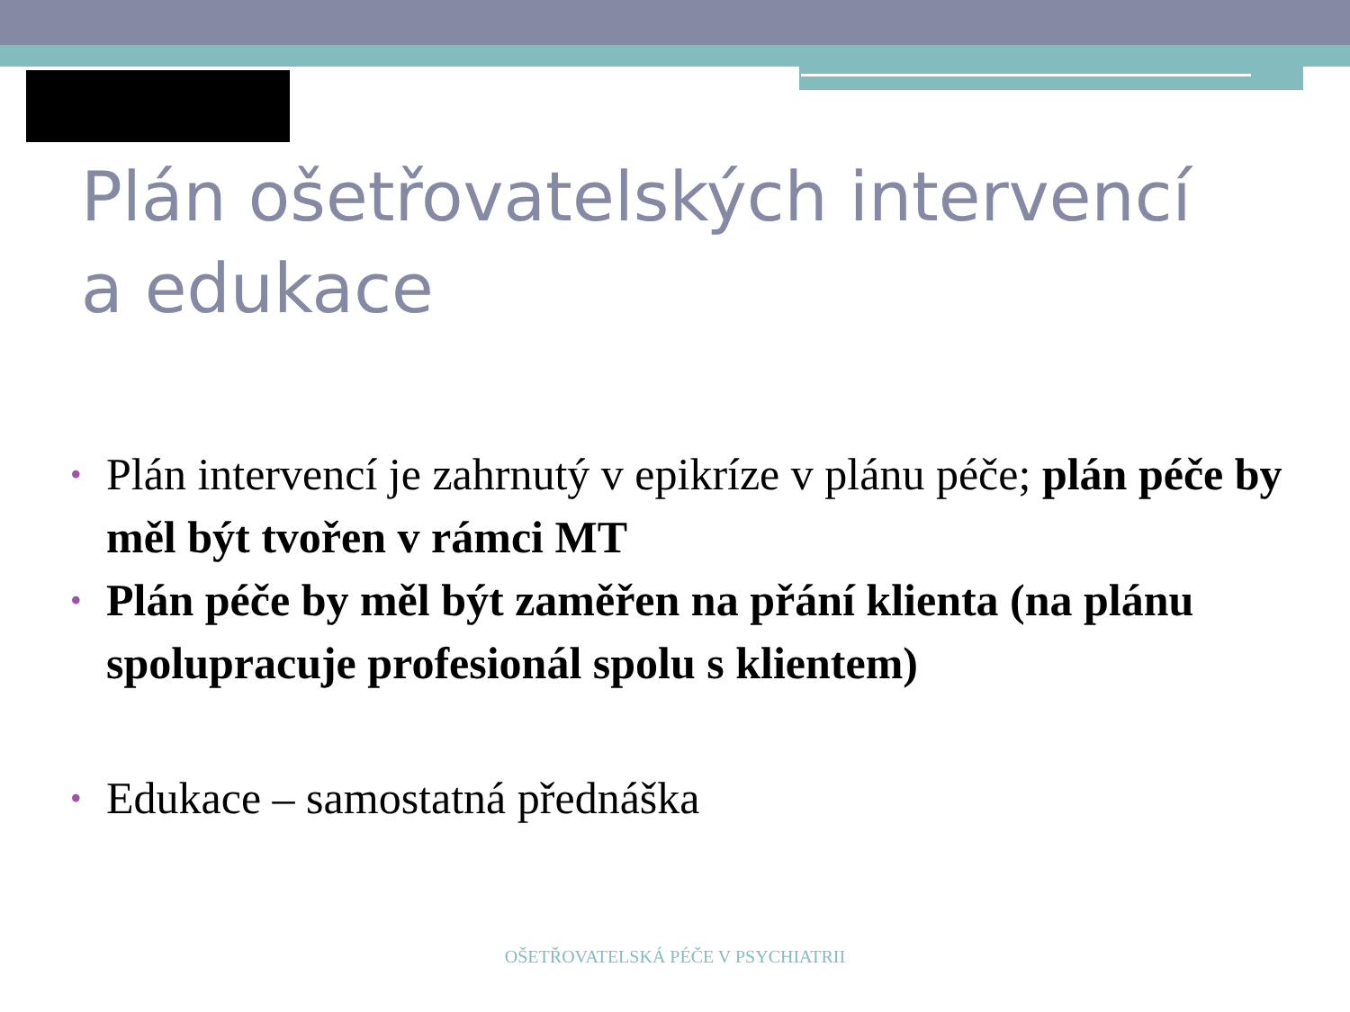Plán ošetřovatelských intervencí
a edukace
• Plán intervencí je zahrnutý v epikríze v plánu péče; plán péče by měl být tvořen v rámci MT
• Plán péče by měl být zaměřen na přání klienta (na plánu spolupracuje profesionál spolu s klientem)
• Edukace – samostatná přednáška
OŠETŘOVATELSKÁ PÉČE V PSYCHIATRII